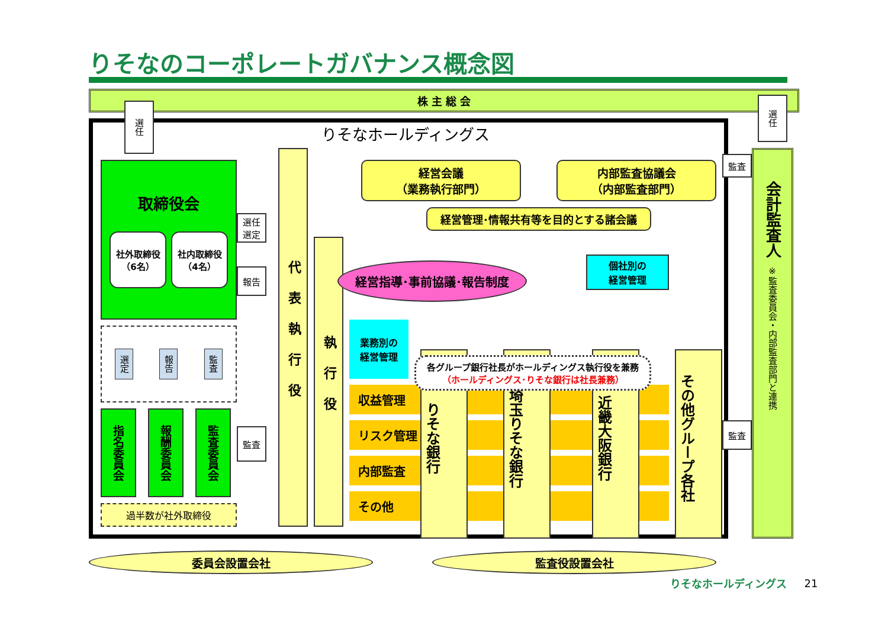りそなのコーポレートガバナンス概念図
株 主 総 会
選任
りそなホールディングス
取締役会
社外取締役
（6名）
社内取締役
（4名）
選任
選定
報告
選定
報告
監査
指名委員会
報酬委員会
監査委員会
監査
過半数が社外取締役
代表執行役
執行役
経営会議
（業務執行部門）
内部監査協議会
（内部監査部門）
経営管理･情報共有等を目的とする諸会議
監査
選任
会計監査人　※監査委員会・内部監査部門と連携
経営指導･事前協議･報告制度
個社別の
経営管理
業務別の
経営管理
各グループ銀行社長がホールディングス執行役を兼務
（ホールディングス･りそな銀行は社長兼務）
収益管理
リスク管理
内部監査
その他
りそな銀行
埼玉りそな銀行
近畿大阪銀行
その他グループ各社
監査
委員会設置会社
監査役設置会社
りそなホールディングス
21